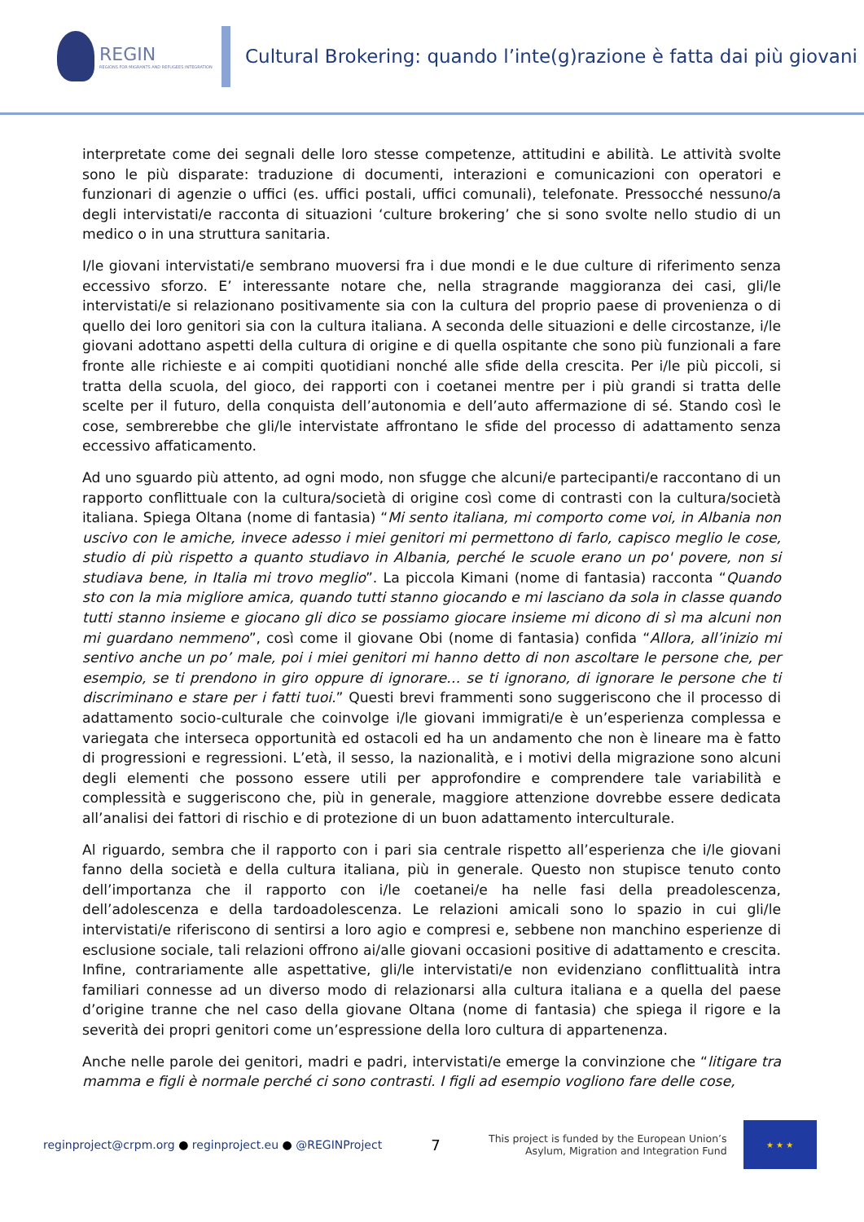REGIN
REGIONS FOR MIGRANTS AND REFUGEES INTEGRATION
Cultural Brokering: quando l’inte(g)razione è fatta dai più giovani
interpretate come dei segnali delle loro stesse competenze, attitudini e abilità. Le attività svolte sono le più disparate: traduzione di documenti, interazioni e comunicazioni con operatori e funzionari di agenzie o uffici (es. uffici postali, uffici comunali), telefonate. Pressocché nessuno/a degli intervistati/e racconta di situazioni ‘culture brokering’ che si sono svolte nello studio di un medico o in una struttura sanitaria.
I/le giovani intervistati/e sembrano muoversi fra i due mondi e le due culture di riferimento senza eccessivo sforzo. E’ interessante notare che, nella stragrande maggioranza dei casi, gli/le intervistati/e si relazionano positivamente sia con la cultura del proprio paese di provenienza o di quello dei loro genitori sia con la cultura italiana. A seconda delle situazioni e delle circostanze, i/le giovani adottano aspetti della cultura di origine e di quella ospitante che sono più funzionali a fare fronte alle richieste e ai compiti quotidiani nonché alle sfide della crescita. Per i/le più piccoli, si tratta della scuola, del gioco, dei rapporti con i coetanei mentre per i più grandi si tratta delle scelte per il futuro, della conquista dell’autonomia e dell’auto affermazione di sé. Stando così le cose, sembrerebbe che gli/le intervistate affrontano le sfide del processo di adattamento senza eccessivo affaticamento.
Ad uno sguardo più attento, ad ogni modo, non sfugge che alcuni/e partecipanti/e raccontano di un rapporto conflittuale con la cultura/società di origine così come di contrasti con la cultura/società italiana. Spiega Oltana (nome di fantasia) “Mi sento italiana, mi comporto come voi, in Albania non uscivo con le amiche, invece adesso i miei genitori mi permettono di farlo, capisco meglio le cose, studio di più rispetto a quanto studiavo in Albania, perché le scuole erano un po' povere, non si studiava bene, in Italia mi trovo meglio”. La piccola Kimani (nome di fantasia) racconta “Quando sto con la mia migliore amica, quando tutti stanno giocando e mi lasciano da sola in classe quando tutti stanno insieme e giocano gli dico se possiamo giocare insieme mi dicono di sì ma alcuni non mi guardano nemmeno”, così come il giovane Obi (nome di fantasia) confida “Allora, all’inizio mi sentivo anche un po’ male, poi i miei genitori mi hanno detto di non ascoltare le persone che, per esempio, se ti prendono in giro oppure di ignorare… se ti ignorano, di ignorare le persone che ti discriminano e stare per i fatti tuoi.” Questi brevi frammenti sono suggeriscono che il processo di adattamento socio-culturale che coinvolge i/le giovani immigrati/e è un’esperienza complessa e variegata che interseca opportunità ed ostacoli ed ha un andamento che non è lineare ma è fatto di progressioni e regressioni. L’età, il sesso, la nazionalità, e i motivi della migrazione sono alcuni degli elementi che possono essere utili per approfondire e comprendere tale variabilità e complessità e suggeriscono che, più in generale, maggiore attenzione dovrebbe essere dedicata all’analisi dei fattori di rischio e di protezione di un buon adattamento interculturale.
Al riguardo, sembra che il rapporto con i pari sia centrale rispetto all’esperienza che i/le giovani fanno della società e della cultura italiana, più in generale. Questo non stupisce tenuto conto dell’importanza che il rapporto con i/le coetanei/e ha nelle fasi della preadolescenza, dell’adolescenza e della tardoadolescenza. Le relazioni amicali sono lo spazio in cui gli/le intervistati/e riferiscono di sentirsi a loro agio e compresi e, sebbene non manchino esperienze di esclusione sociale, tali relazioni offrono ai/alle giovani occasioni positive di adattamento e crescita. Infine, contrariamente alle aspettative, gli/le intervistati/e non evidenziano conflittualità intra familiari connesse ad un diverso modo di relazionarsi alla cultura italiana e a quella del paese d’origine tranne che nel caso della giovane Oltana (nome di fantasia) che spiega il rigore e la severità dei propri genitori come un’espressione della loro cultura di appartenenza.
Anche nelle parole dei genitori, madri e padri, intervistati/e emerge la convinzione che “litigare tra mamma e figli è normale perché ci sono contrasti. I figli ad esempio vogliono fare delle cose,
reginproject@crpm.org ● reginproject.eu ● @REGINProject
7
This project is funded by the European Union’s Asylum, Migration and Integration Fund
★ ★ ★